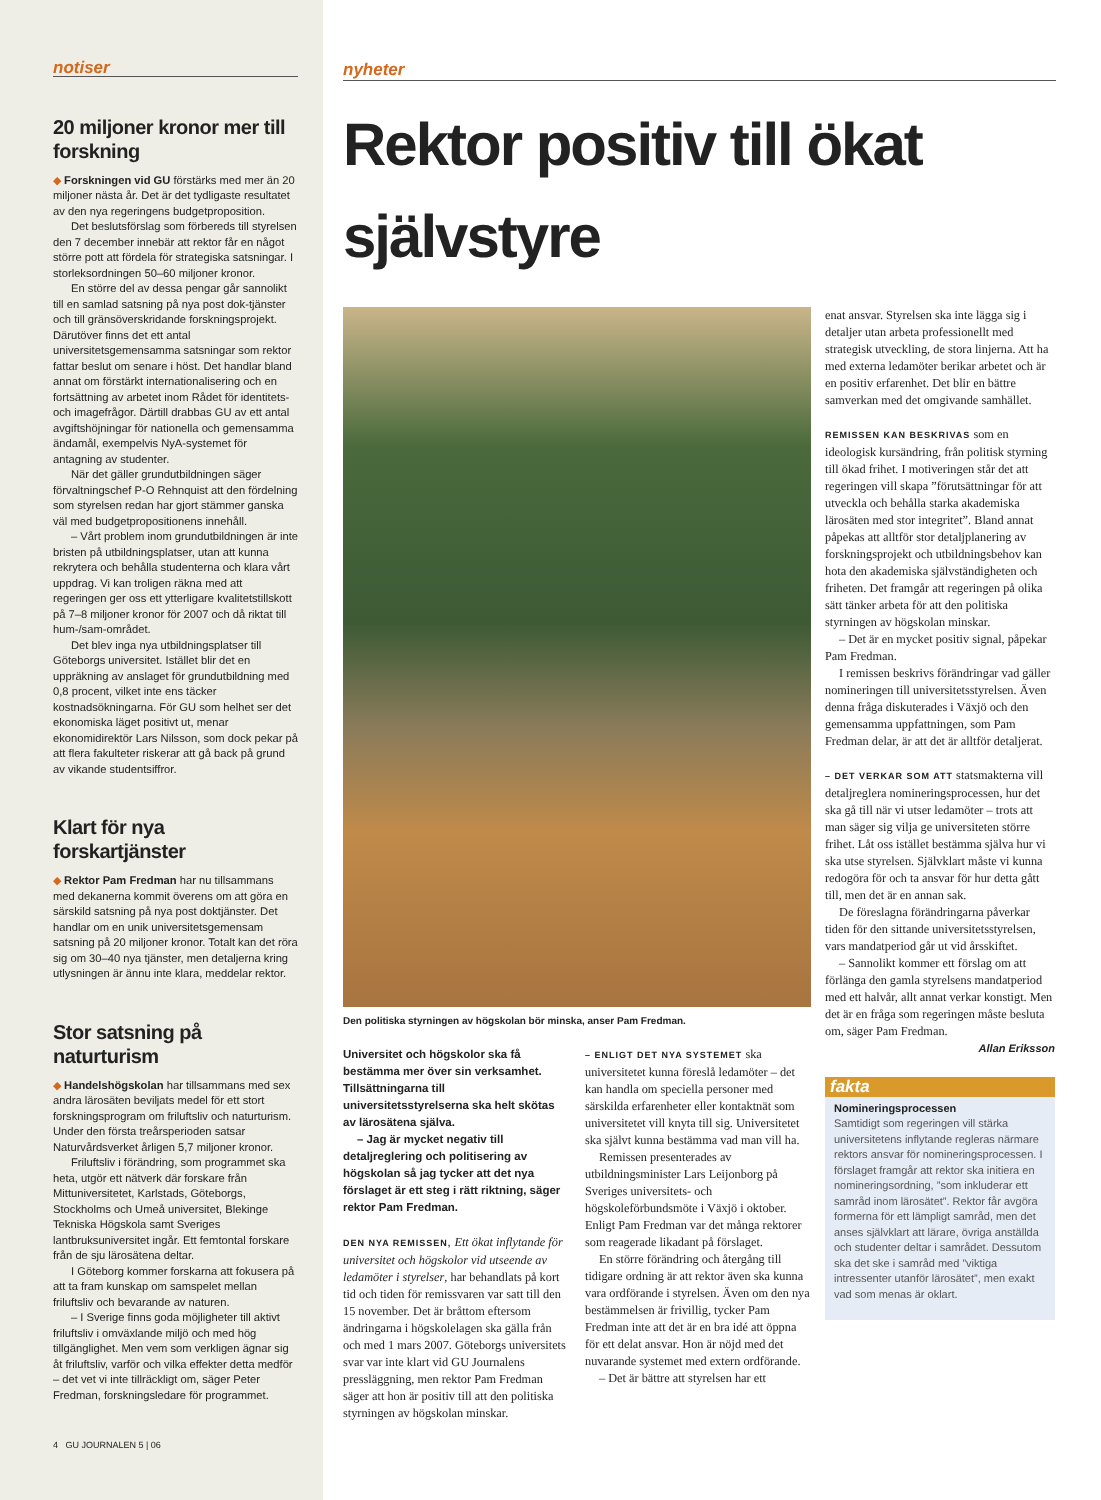notiser
20 miljoner kronor mer till forskning
◆ Forskningen vid GU förstärks med mer än 20 miljoner nästa år. Det är det tydligaste resultatet av den nya regeringens budgetproposition.
Det beslutsförslag som förbereds till styrelsen den 7 december innebär att rektor får en något större pott att fördela för strategiska satsningar. I storleksordningen 50–60 miljoner kronor.
En större del av dessa pengar går sannolikt till en samlad satsning på nya post dok-tjänster och till gränsöverskridande forskningsprojekt. Därutöver finns det ett antal universitetsgemensamma satsningar som rektor fattar beslut om senare i höst. Det handlar bland annat om förstärkt internationalisering och en fortsättning av arbetet inom Rådet för identitets- och imagefrågor. Därtill drabbas GU av ett antal avgiftshöjningar för nationella och gemensamma ändamål, exempelvis NyA-systemet för antagning av studenter.
När det gäller grundutbildningen säger förvaltningschef P-O Rehnquist att den fördelning som styrelsen redan har gjort stämmer ganska väl med budgetpropositionens innehåll.
– Vårt problem inom grundutbildningen är inte bristen på utbildningsplatser, utan att kunna rekrytera och behålla studenterna och klara vårt uppdrag. Vi kan troligen räkna med att regeringen ger oss ett ytterligare kvalitetstillskott på 7–8 miljoner kronor för 2007 och då riktat till hum-/sam-området.
Det blev inga nya utbildningsplatser till Göteborgs universitet. Istället blir det en uppräkning av anslaget för grundutbildning med 0,8 procent, vilket inte ens täcker kostnadsökningarna. För GU som helhet ser det ekonomiska läget positivt ut, menar ekonomidirektör Lars Nilsson, som dock pekar på att flera fakulteter riskerar att gå back på grund av vikande studentsiffror.
Klart för nya forskartjänster
◆ Rektor Pam Fredman har nu tillsammans med dekanerna kommit överens om att göra en särskild satsning på nya post doktjänster. Det handlar om en unik universitetsgemensam satsning på 20 miljoner kronor. Totalt kan det röra sig om 30–40 nya tjänster, men detaljerna kring utlysningen är ännu inte klara, meddelar rektor.
Stor satsning på naturturism
◆ Handelshögskolan har tillsammans med sex andra lärosäten beviljats medel för ett stort forskningsprogram om friluftsliv och naturturism. Under den första treårsperioden satsar Naturvårdsverket årligen 5,7 miljoner kronor.
Friluftsliv i förändring, som programmet ska heta, utgör ett nätverk där forskare från Mittuniversitetet, Karlstads, Göteborgs, Stockholms och Umeå universitet, Blekinge Tekniska Högskola samt Sveriges lantbruksuniversitet ingår. Ett femtontal forskare från de sju lärosätena deltar.
I Göteborg kommer forskarna att fokusera på att ta fram kunskap om samspelet mellan friluftsliv och bevarande av naturen.
– I Sverige finns goda möjligheter till aktivt friluftsliv i omväxlande miljö och med hög tillgänglighet. Men vem som verkligen ägnar sig åt friluftsliv, varför och vilka effekter detta medför – det vet vi inte tillräckligt om, säger Peter Fredman, forskningsledare för programmet.
4 GU JOURNALEN 5 | 06
nyheter
Rektor positiv till ökat självstyre
Den politiska styrningen av högskolan bör minska, anser Pam Fredman.
Universitet och högskolor ska få bestämma mer över sin verksamhet. Tillsättningarna till universitetsstyrelserna ska helt skötas av lärosätena själva.
– Jag är mycket negativ till detaljreglering och politisering av högskolan så jag tycker att det nya förslaget är ett steg i rätt riktning, säger rektor Pam Fredman.
DEN NYA REMISSEN, Ett ökat inflytande för universitet och högskolor vid utseende av ledamöter i styrelser, har behandlats på kort tid och tiden för remissvaren var satt till den 15 november. Det är bråttom eftersom ändringarna i högskolelagen ska gälla från och med 1 mars 2007. Göteborgs universitets svar var inte klart vid GU Journalens pressläggning, men rektor Pam Fredman säger att hon är positiv till att den politiska styrningen av högskolan minskar.
– ENLIGT DET NYA SYSTEMET ska universitetet kunna föreslå ledamöter – det kan handla om speciella personer med särskilda erfarenheter eller kontaktnät som universitetet vill knyta till sig. Universitetet ska självt kunna bestämma vad man vill ha.
Remissen presenterades av utbildningsminister Lars Leijonborg på Sveriges universitets- och högskoleförbundsmöte i Växjö i oktober. Enligt Pam Fredman var det många rektorer som reagerade likadant på förslaget.
En större förändring och återgång till tidigare ordning är att rektor även ska kunna vara ordförande i styrelsen. Även om den nya bestämmelsen är frivillig, tycker Pam Fredman inte att det är en bra idé att öppna för ett delat ansvar. Hon är nöjd med det nuvarande systemet med extern ordförande.
– Det är bättre att styrelsen har ett
enat ansvar. Styrelsen ska inte lägga sig i detaljer utan arbeta professionellt med strategisk utveckling, de stora linjerna. Att ha med externa ledamöter berikar arbetet och är en positiv erfarenhet. Det blir en bättre samverkan med det omgivande samhället.
REMISSEN KAN BESKRIVAS som en ideologisk kursändring, från politisk styrning till ökad frihet. I motiveringen står det att regeringen vill skapa ”förutsättningar för att utveckla och behålla starka akademiska lärosäten med stor integritet”. Bland annat påpekas att alltför stor detaljplanering av forskningsprojekt och utbildningsbehov kan hota den akademiska självständigheten och friheten. Det framgår att regeringen på olika sätt tänker arbeta för att den politiska styrningen av högskolan minskar.
– Det är en mycket positiv signal, påpekar Pam Fredman.
I remissen beskrivs förändringar vad gäller nomineringen till universitetsstyrelsen. Även denna fråga diskuterades i Växjö och den gemensamma uppfattningen, som Pam Fredman delar, är att det är alltför detaljerat.
– DET VERKAR SOM ATT statsmakterna vill detaljreglera nomineringsprocessen, hur det ska gå till när vi utser ledamöter – trots att man säger sig vilja ge universiteten större frihet. Låt oss istället bestämma själva hur vi ska utse styrelsen. Självklart måste vi kunna redogöra för och ta ansvar för hur detta gått till, men det är en annan sak.
De föreslagna förändringarna påverkar tiden för den sittande universitetsstyrelsen, vars mandatperiod går ut vid årsskiftet.
– Sannolikt kommer ett förslag om att förlänga den gamla styrelsens mandatperiod med ett halvår, allt annat verkar konstigt. Men det är en fråga som regeringen måste besluta om, säger Pam Fredman.
Allan Eriksson
fakta
Nomineringsprocessen
Samtidigt som regeringen vill stärka universitetens inflytande regleras närmare rektors ansvar för nomineringsprocessen. I förslaget framgår att rektor ska initiera en nomineringsordning, ”som inkluderar ett samråd inom lärosätet”. Rektor får avgöra formerna för ett lämpligt samråd, men det anses självklart att lärare, övriga anställda och studenter deltar i samrådet. Dessutom ska det ske i samråd med ”viktiga intressenter utanför lärosätet”, men exakt vad som menas är oklart.